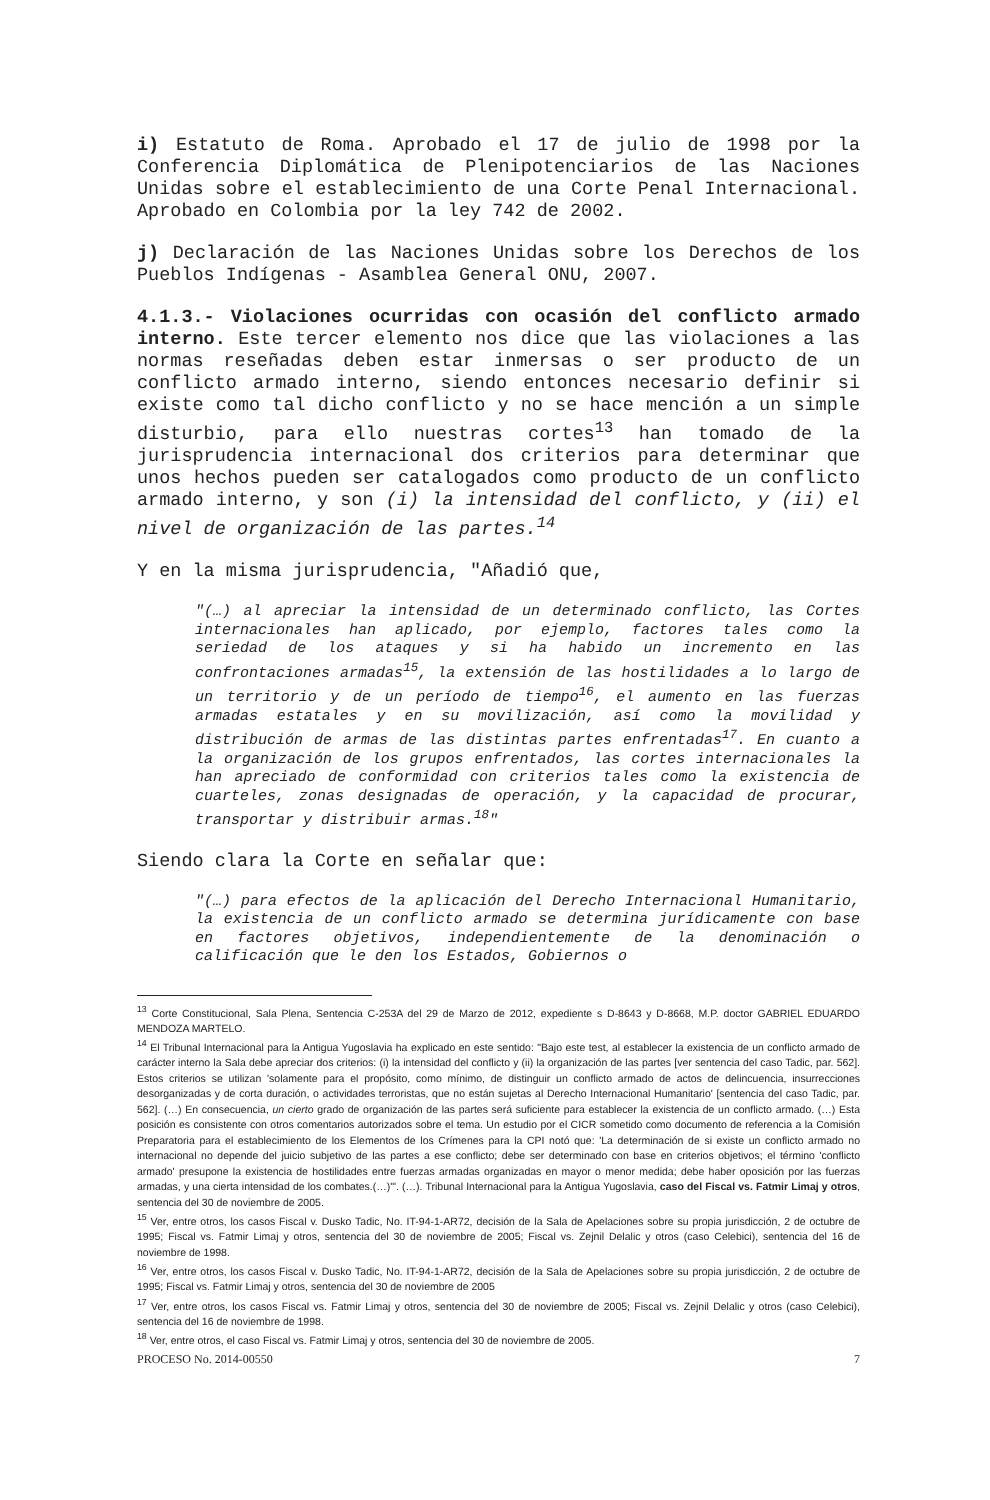i) Estatuto de Roma. Aprobado el 17 de julio de 1998 por la Conferencia Diplomática de Plenipotenciarios de las Naciones Unidas sobre el establecimiento de una Corte Penal Internacional. Aprobado en Colombia por la ley 742 de 2002.
j) Declaración de las Naciones Unidas sobre los Derechos de los Pueblos Indígenas - Asamblea General ONU, 2007.
4.1.3.- Violaciones ocurridas con ocasión del conflicto armado interno. Este tercer elemento nos dice que las violaciones a las normas reseñadas deben estar inmersas o ser producto de un conflicto armado interno, siendo entonces necesario definir si existe como tal dicho conflicto y no se hace mención a un simple disturbio, para ello nuestras cortes<sup>13</sup> han tomado de la jurisprudencia internacional dos criterios para determinar que unos hechos pueden ser catalogados como producto de un conflicto armado interno, y son (i) la intensidad del conflicto, y (ii) el nivel de organización de las partes.<sup>14</sup>
Y en la misma jurisprudencia, "Añadió que,
"(…) al apreciar la intensidad de un determinado conflicto, las Cortes internacionales han aplicado, por ejemplo, factores tales como la seriedad de los ataques y si ha habido un incremento en las confrontaciones armadas<sup>15</sup>, la extensión de las hostilidades a lo largo de un territorio y de un período de tiempo<sup>16</sup>, el aumento en las fuerzas armadas estatales y en su movilización, así como la movilidad y distribución de armas de las distintas partes enfrentadas<sup>17</sup>. En cuanto a la organización de los grupos enfrentados, las cortes internacionales la han apreciado de conformidad con criterios tales como la existencia de cuarteles, zonas designadas de operación, y la capacidad de procurar, transportar y distribuir armas.<sup>18</sup>"
Siendo clara la Corte en señalar que:
"(…) para efectos de la aplicación del Derecho Internacional Humanitario, la existencia de un conflicto armado se determina jurídicamente con base en factores objetivos, independientemente de la denominación o calificación que le den los Estados, Gobiernos o
<sup>13</sup> Corte Constitucional, Sala Plena, Sentencia C-253A del 29 de Marzo de 2012, expediente s D-8643 y D-8668, M.P. doctor GABRIEL EDUARDO MENDOZA MARTELO.
<sup>14</sup> El Tribunal Internacional para la Antigua Yugoslavia ha explicado en este sentido: "Bajo este test, al establecer la existencia de un conflicto armado de carácter interno la Sala debe apreciar dos criterios: (i) la intensidad del conflicto y (ii) la organización de las partes [ver sentencia del caso Tadic, par. 562]. Estos criterios se utilizan 'solamente para el propósito, como mínimo, de distinguir un conflicto armado de actos de delincuencia, insurrecciones desorganizadas y de corta duración, o actividades terroristas, que no están sujetas al Derecho Internacional Humanitario' [sentencia del caso Tadic, par. 562]. (…) En consecuencia, un cierto grado de organización de las partes será suficiente para establecer la existencia de un conflicto armado. (…) Esta posición es consistente con otros comentarios autorizados sobre el tema. Un estudio por el CICR sometido como documento de referencia a la Comisión Preparatoria para el establecimiento de los Elementos de los Crímenes para la CPI notó que: 'La determinación de si existe un conflicto armado no internacional no depende del juicio subjetivo de las partes a ese conflicto; debe ser determinado con base en criterios objetivos; el término 'conflicto armado' presupone la existencia de hostilidades entre fuerzas armadas organizadas en mayor o menor medida; debe haber oposición por las fuerzas armadas, y una cierta intensidad de los combates.(…)'". (…). Tribunal Internacional para la Antigua Yugoslavia, caso del Fiscal vs. Fatmir Limaj y otros, sentencia del 30 de noviembre de 2005.
<sup>15</sup> Ver, entre otros, los casos Fiscal v. Dusko Tadic, No. IT-94-1-AR72, decisión de la Sala de Apelaciones sobre su propia jurisdicción, 2 de octubre de 1995; Fiscal vs. Fatmir Limaj y otros, sentencia del 30 de noviembre de 2005; Fiscal vs. Zejnil Delalic y otros (caso Celebici), sentencia del 16 de noviembre de 1998.
<sup>16</sup> Ver, entre otros, los casos Fiscal v. Dusko Tadic, No. IT-94-1-AR72, decisión de la Sala de Apelaciones sobre su propia jurisdicción, 2 de octubre de 1995; Fiscal vs. Fatmir Limaj y otros, sentencia del 30 de noviembre de 2005
<sup>17</sup> Ver, entre otros, los casos Fiscal vs. Fatmir Limaj y otros, sentencia del 30 de noviembre de 2005; Fiscal vs. Zejnil Delalic y otros (caso Celebici), sentencia del 16 de noviembre de 1998.
<sup>18</sup> Ver, entre otros, el caso Fiscal vs. Fatmir Limaj y otros, sentencia del 30 de noviembre de 2005.
PROCESO No. 2014-00550 7